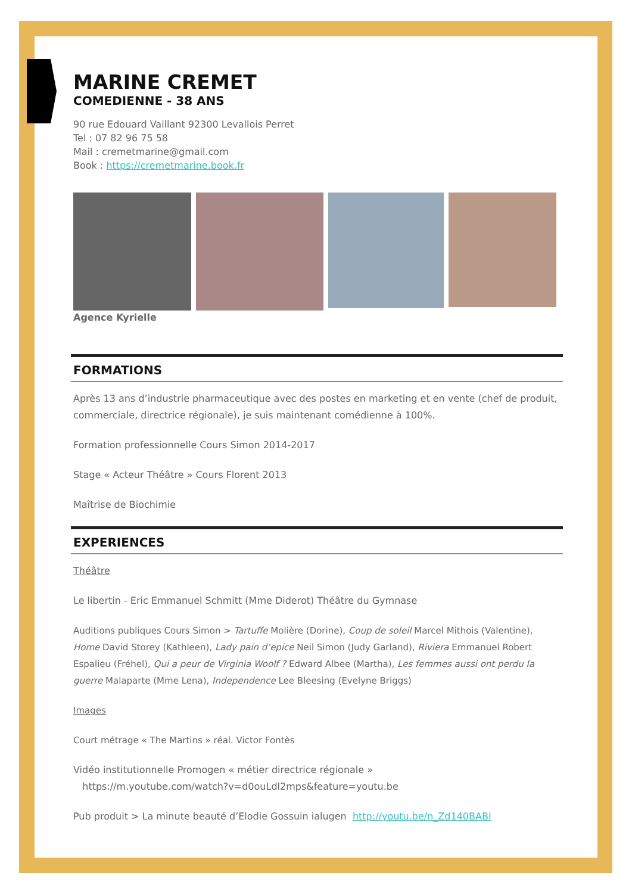MARINE CREMET
COMEDIENNE - 38 ANS
90 rue Edouard Vaillant 92300 Levallois Perret
Tel : 07 82 96 75 58
Mail : cremetmarine@gmail.com
Book : https://cremetmarine.book.fr
Agence Kyrielle
FORMATIONS
Après 13 ans d’industrie pharmaceutique avec des postes en marketing et en vente (chef de produit, commerciale, directrice régionale), je suis maintenant comédienne à 100%.
Formation professionnelle Cours Simon 2014-2017
Stage « Acteur Théâtre » Cours Florent 2013
Maîtrise de Biochimie
EXPERIENCES
Théâtre
Le libertin - Eric Emmanuel Schmitt (Mme Diderot) Théâtre du Gymnase
Auditions publiques Cours Simon > Tartuffe Molière (Dorine), Coup de soleil Marcel Mithois (Valentine), Home David Storey (Kathleen), Lady pain d’epice Neil Simon (Judy Garland), Riviera Emmanuel Robert Espalieu (Fréhel), Qui a peur de Virginia Woolf ? Edward Albee (Martha), Les femmes aussi ont perdu la guerre Malaparte (Mme Lena), Independence Lee Bleesing (Evelyne Briggs)
Images
Court métrage « The Martins » réal. Victor Fontès
Vidéo institutionnelle Promogen « métier directrice régionale »
https://m.youtube.com/watch?v=d0ouLdl2mps&feature=youtu.be
Pub produit > La minute beauté d’Elodie Gossuin ialugen http://youtu.be/n_Zd140BABI